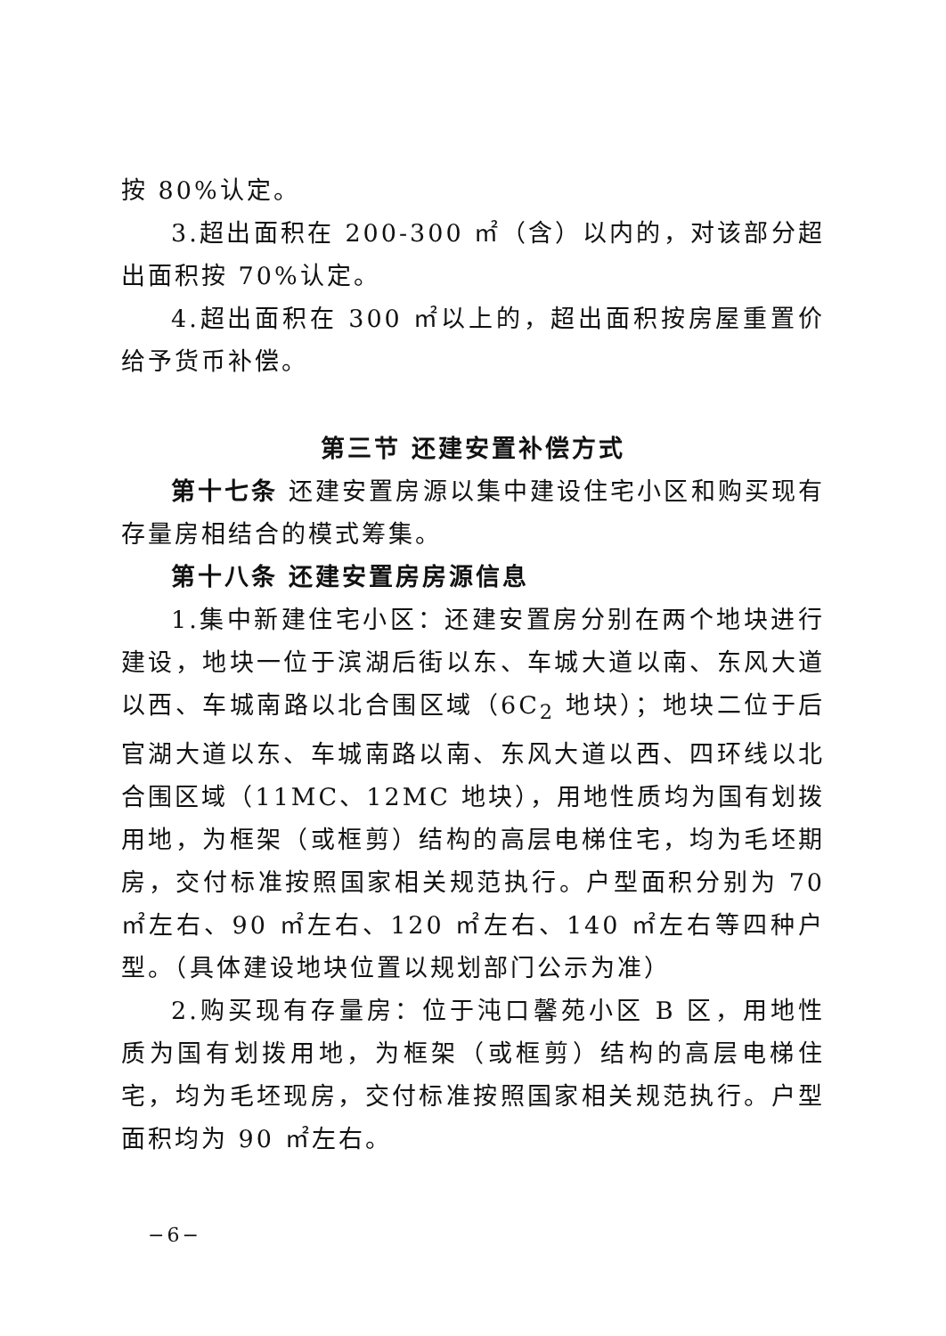按 80%认定。
3.超出面积在 200-300 ㎡（含）以内的，对该部分超出面积按 70%认定。
4.超出面积在 300 ㎡以上的，超出面积按房屋重置价给予货币补偿。
第三节 还建安置补偿方式
第十七条 还建安置房源以集中建设住宅小区和购买现有存量房相结合的模式筹集。
第十八条 还建安置房房源信息
1.集中新建住宅小区：还建安置房分别在两个地块进行建设，地块一位于滨湖后街以东、车城大道以南、东风大道以西、车城南路以北合围区域（6C<sub>2</sub> 地块）；地块二位于后官湖大道以东、车城南路以南、东风大道以西、四环线以北合围区域（11MC、12MC 地块），用地性质均为国有划拨用地，为框架（或框剪）结构的高层电梯住宅，均为毛坯期房，交付标准按照国家相关规范执行。户型面积分别为 70 ㎡左右、90 ㎡左右、120 ㎡左右、140 ㎡左右等四种户型。（具体建设地块位置以规划部门公示为准）
2.购买现有存量房：位于沌口馨苑小区 B 区，用地性质为国有划拨用地，为框架（或框剪）结构的高层电梯住宅，均为毛坯现房，交付标准按照国家相关规范执行。户型面积均为 90 ㎡左右。
−6−